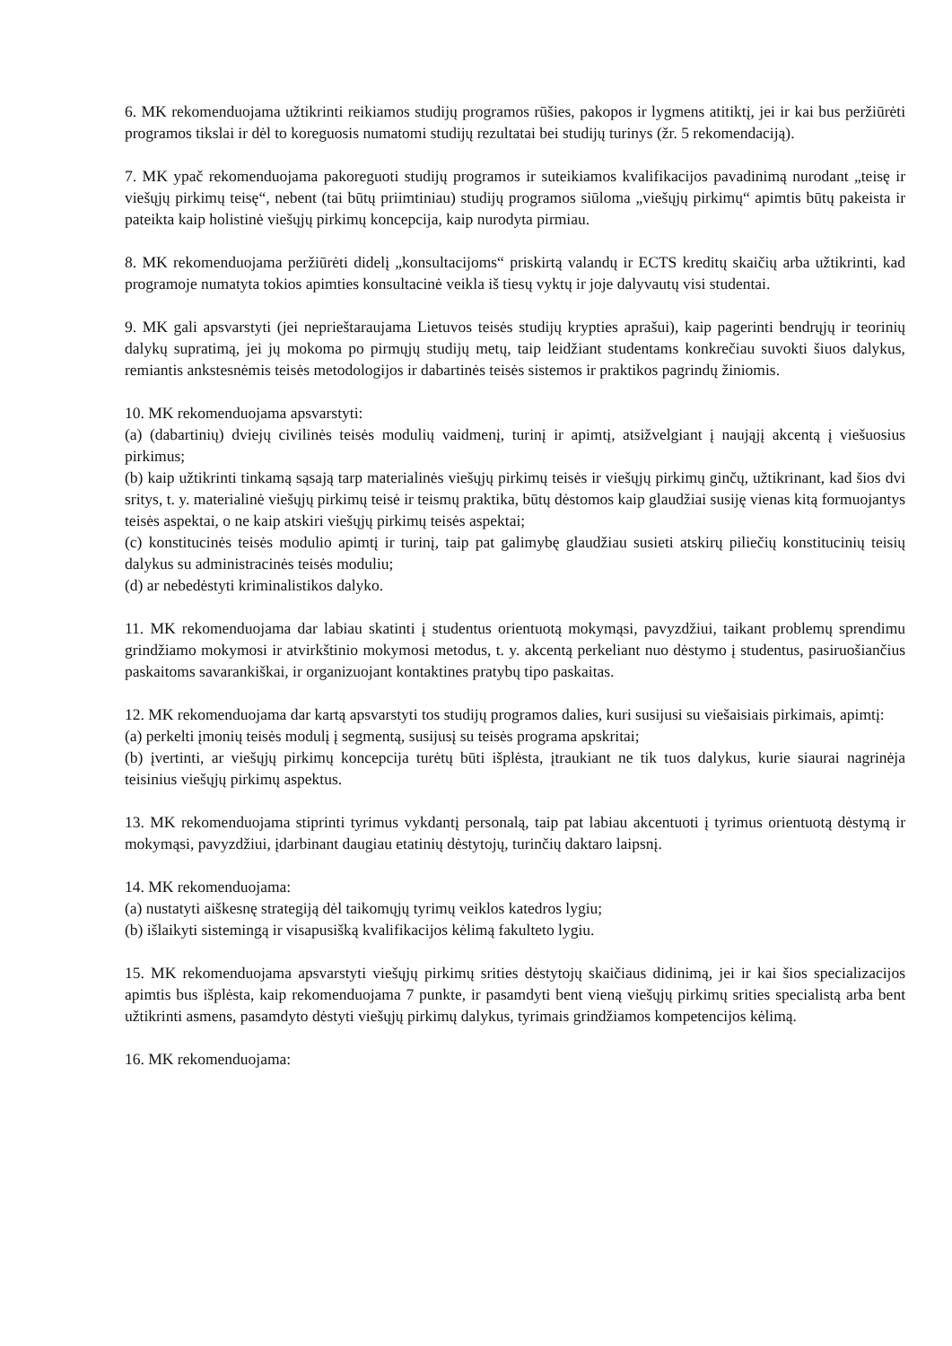6. MK rekomenduojama užtikrinti reikiamos studijų programos rūšies, pakopos ir lygmens atitiktį, jei ir kai bus peržiūrėti programos tikslai ir dėl to koreguosis numatomi studijų rezultatai bei studijų turinys (žr. 5 rekomendaciją).
7. MK ypač rekomenduojama pakoreguoti studijų programos ir suteikiamos kvalifikacijos pavadinimą nurodant „teisę ir viešųjų pirkimų teisę“, nebent (tai būtų priimtiniau) studijų programos siūloma „viešųjų pirkimų“ apimtis būtų pakeista ir pateikta kaip holistinė viešųjų pirkimų koncepcija, kaip nurodyta pirmiau.
8. MK rekomenduojama peržiūrėti didelį „konsultacijoms“ priskirtą valandų ir ECTS kreditų skaičių arba užtikrinti, kad programoje numatyta tokios apimties konsultacinė veikla iš tiesų vyktų ir joje dalyvautų visi studentai.
9. MK gali apsvarstyti (jei neprieštaraujama Lietuvos teisės studijų krypties aprašui), kaip pagerinti bendrųjų ir teorinių dalykų supratimą, jei jų mokoma po pirmųjų studijų metų, taip leidžiant studentams konkrečiau suvokti šiuos dalykus, remiantis ankstesnėmis teisės metodologijos ir dabartinės teisės sistemos ir praktikos pagrindų žiniomis.
10. MK rekomenduojama apsvarstyti:
(a) (dabartinių) dviejų civilinės teisės modulių vaidmenį, turinį ir apimtį, atsižvelgiant į naująjį akcentą į viešuosius pirkimus;
(b) kaip užtikrinti tinkamą sąsają tarp materialinės viešųjų pirkimų teisės ir viešųjų pirkimų ginčų, užtikrinant, kad šios dvi sritys, t. y. materialinė viešųjų pirkimų teisė ir teismų praktika, būtų dėstomos kaip glaudžiai susiję vienas kitą formuojantys teisės aspektai, o ne kaip atskiri viešųjų pirkimų teisės aspektai;
(c) konstitucinės teisės modulio apimtį ir turinį, taip pat galimybę glaudžiau susieti atskirų piliečių konstitucinių teisių dalykus su administracinės teisės moduliu;
(d) ar nebedėstyti kriminalistikos dalyko.
11. MK rekomenduojama dar labiau skatinti į studentus orientuotą mokymąsi, pavyzdžiui, taikant problemų sprendimu grindžiamo mokymosi ir atvirkštinio mokymosi metodus, t. y. akcentą perkeliant nuo dėstymo į studentus, pasiruošiančius paskaitoms savarankiškai, ir organizuojant kontaktines pratybų tipo paskaitas.
12. MK rekomenduojama dar kartą apsvarstyti tos studijų programos dalies, kuri susijusi su viešaisiais pirkimais, apimtį:
(a) perkelti įmonių teisės modulį į segmentą, susijusį su teisės programa apskritai;
(b) įvertinti, ar viešųjų pirkimų koncepcija turėtų būti išplėsta, įtraukiant ne tik tuos dalykus, kurie siaurai nagrinėja teisinius viešųjų pirkimų aspektus.
13. MK rekomenduojama stiprinti tyrimus vykdantį personalą, taip pat labiau akcentuoti į tyrimus orientuotą dėstymą ir mokymąsi, pavyzdžiui, įdarbinant daugiau etatinių dėstytojų, turinčių daktaro laipsnį.
14. MK rekomenduojama:
(a) nustatyti aiškesnę strategiją dėl taikomųjų tyrimų veiklos katedros lygiu;
(b) išlaikyti sistemingą ir visapusišką kvalifikacijos kėlimą fakulteto lygiu.
15. MK rekomenduojama apsvarstyti viešųjų pirkimų srities dėstytojų skaičiaus didinimą, jei ir kai šios specializacijos apimtis bus išplėsta, kaip rekomenduojama 7 punkte, ir pasamdyti bent vieną viešųjų pirkimų srities specialistą arba bent užtikrinti asmens, pasamdyto dėstyti viešųjų pirkimų dalykus, tyrimais grindžiamos kompetencijos kėlimą.
16. MK rekomenduojama: